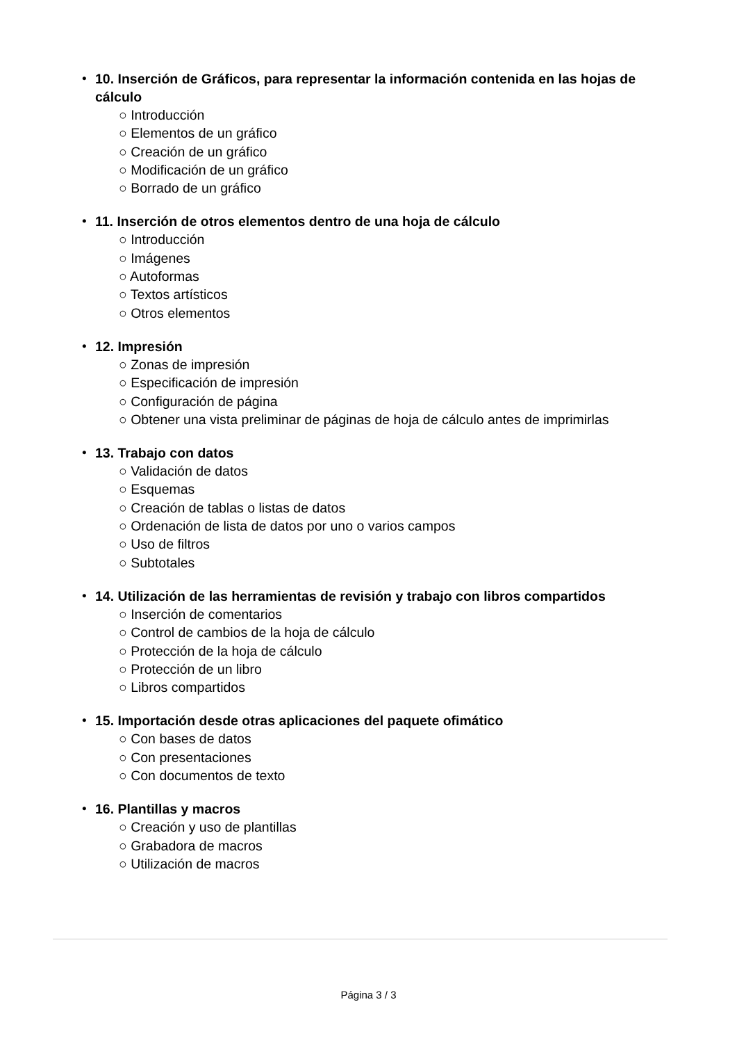• 10. Inserción de Gráficos, para representar la información contenida en las hojas de cálculo
○ Introducción
○ Elementos de un gráfico
○ Creación de un gráfico
○ Modificación de un gráfico
○ Borrado de un gráfico
• 11. Inserción de otros elementos dentro de una hoja de cálculo
○ Introducción
○ Imágenes
○ Autoformas
○ Textos artísticos
○ Otros elementos
• 12. Impresión
○ Zonas de impresión
○ Especificación de impresión
○ Configuración de página
○ Obtener una vista preliminar de páginas de hoja de cálculo antes de imprimirlas
• 13. Trabajo con datos
○ Validación de datos
○ Esquemas
○ Creación de tablas o listas de datos
○ Ordenación de lista de datos por uno o varios campos
○ Uso de filtros
○ Subtotales
• 14. Utilización de las herramientas de revisión y trabajo con libros compartidos
○ Inserción de comentarios
○ Control de cambios de la hoja de cálculo
○ Protección de la hoja de cálculo
○ Protección de un libro
○ Libros compartidos
• 15. Importación desde otras aplicaciones del paquete ofimático
○ Con bases de datos
○ Con presentaciones
○ Con documentos de texto
• 16. Plantillas y macros
○ Creación y uso de plantillas
○ Grabadora de macros
○ Utilización de macros
Página 3 / 3